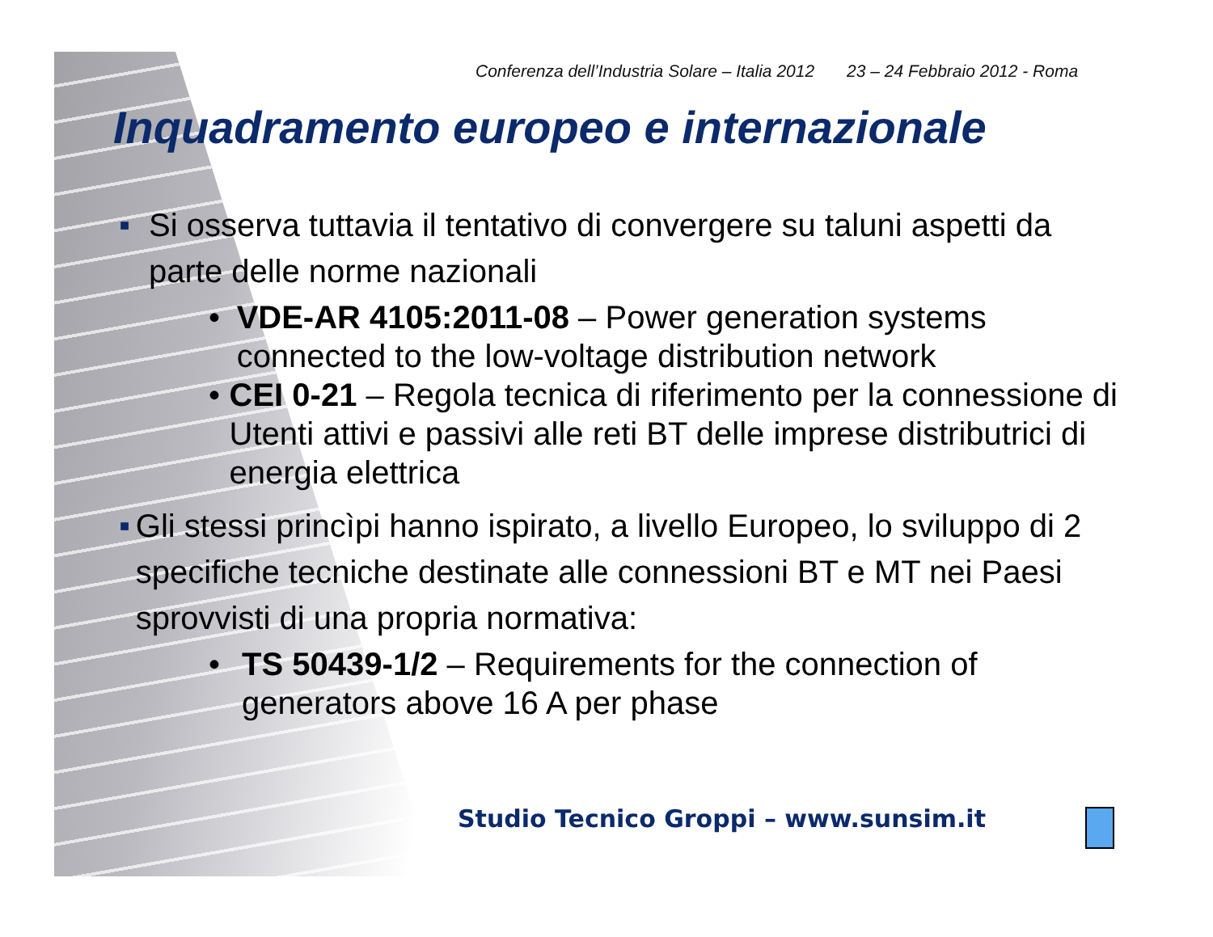Conferenza dell’Industria Solare – Italia 2012 23 – 24 Febbraio 2012 - Roma
Inquadramento europeo e internazionale
■
Si osserva tuttavia il tentativo di convergere su taluni aspetti da parte delle norme nazionali
• VDE-AR 4105:2011-08 – Power generation systems connected to the low-voltage distribution network
• CEI 0-21 – Regola tecnica di riferimento per la connessione di Utenti attivi e passivi alle reti BT delle imprese distributrici di energia elettrica
■
Gli stessi princìpi hanno ispirato, a livello Europeo, lo sviluppo di 2 specifiche tecniche destinate alle connessioni BT e MT nei Paesi sprovvisti di una propria normativa:
• TS 50439-1/2 – Requirements for the connection of generators above 16 A per phase
Studio Tecnico Groppi – www.sunsim.it